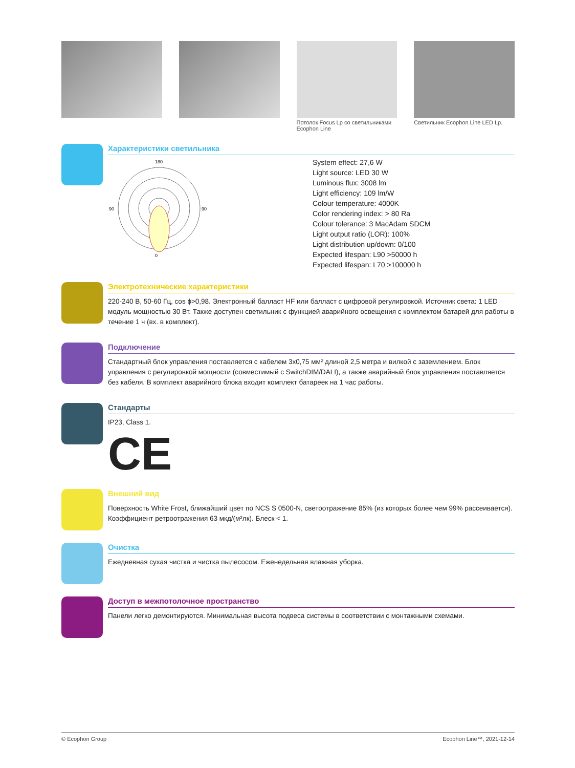Потолок Focus Lp со светильниками Ecophon Line
Светильник Ecophon Line LED Lp.
Характеристики светильника
0
180
90
90
System effect: 27,6 W
Light source: LED 30 W
Luminous flux: 3008 lm
Light efficiency: 109 lm/W
Colour temperature: 4000K
Color rendering index: > 80 Ra
Colour tolerance: 3 MacAdam SDCM
Light output ratio (LOR): 100%
Light distribution up/down: 0/100
Expected lifespan: L90 >50000 h
Expected lifespan: L70 >100000 h
Электротехнические характеристики
220-240 В, 50-60 Гц, cos ϕ>0,98. Электронный балласт HF или балласт с цифровой регулировкой. Источник света: 1 LED модуль мощностью 30 Вт. Также доступен светильник с функцией аварийного освещения с комплектом батарей для работы в течение 1 ч (вх. в комплект).
Подключение
Стандартный блок управления поставляется с кабелем 3x0,75 мм² длиной 2,5 метра и вилкой с заземлением. Блок управления с регулировкой мощности (совместимый с SwitchDIM/DALI), а также аварийный блок управления поставляется без кабеля. В комплект аварийного блока входит комплект батареек на 1 час работы.
Стандарты
IP23, Class 1.
CE
Внешний вид
Поверхность White Frost, ближайший цвет по NCS S 0500-N, светоотражение 85% (из которых более чем 99% рассеивается). Коэффициент ретроотражения 63 мкд/(м²лк). Блеск < 1.
Очистка
Ежедневная сухая чистка и чистка пылесосом. Еженедельная влажная уборка.
Доступ в межпотолочное пространство
Панели легко демонтируются. Минимальная высота подвеса системы в соответствии с монтажными схемами.
© Ecophon Group Ecophon Line™, 2021-12-14